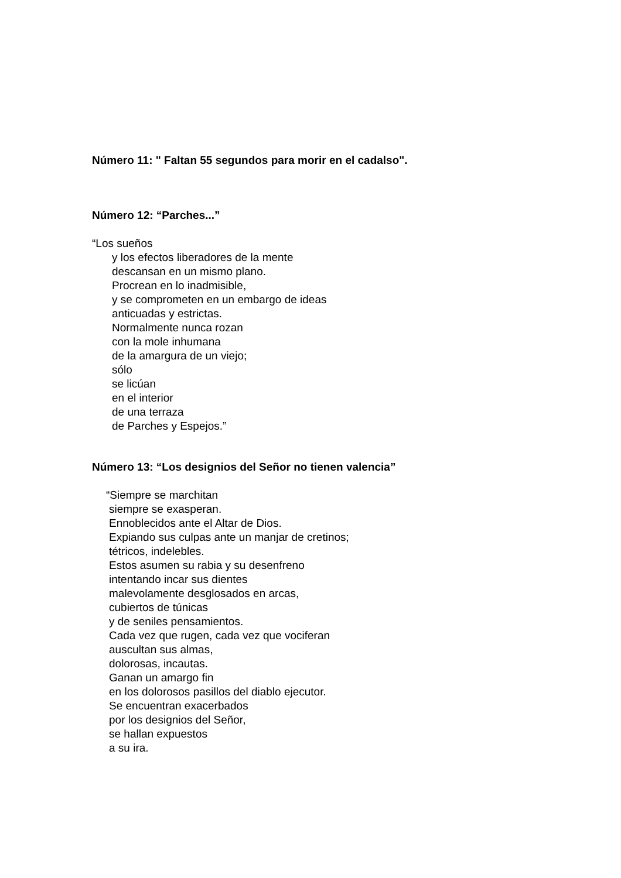Número 11: " Faltan 55 segundos para morir en el cadalso".
Número 12: “Parches...”
“Los sueños
y los efectos liberadores de la mente
descansan en un mismo plano.
Procrean en lo inadmisible,
y se comprometen en un embargo de ideas
anticuadas y estrictas.
Normalmente nunca rozan
con la mole inhumana
de la amargura de un viejo;
sólo
se licúan
en el interior
de una terraza
de Parches y Espejos.”
Número 13: “Los designios del Señor no tienen valencia”
“Siempre se marchitan
siempre se exasperan.
Ennoblecidos ante el Altar de Dios.
Expiando sus culpas ante un manjar de cretinos;
tétricos, indelebles.
Estos asumen su rabia y su desenfreno
intentando incar sus dientes
malevolamente desglosados en arcas,
cubiertos de túnicas
y de seniles pensamientos.
Cada vez que rugen, cada vez que vociferan
auscultan sus almas,
dolorosas, incautas.
Ganan un amargo fin
en los dolorosos pasillos del diablo ejecutor.
Se encuentran exacerbados
por los designios del Señor,
se hallan expuestos
a su ira.